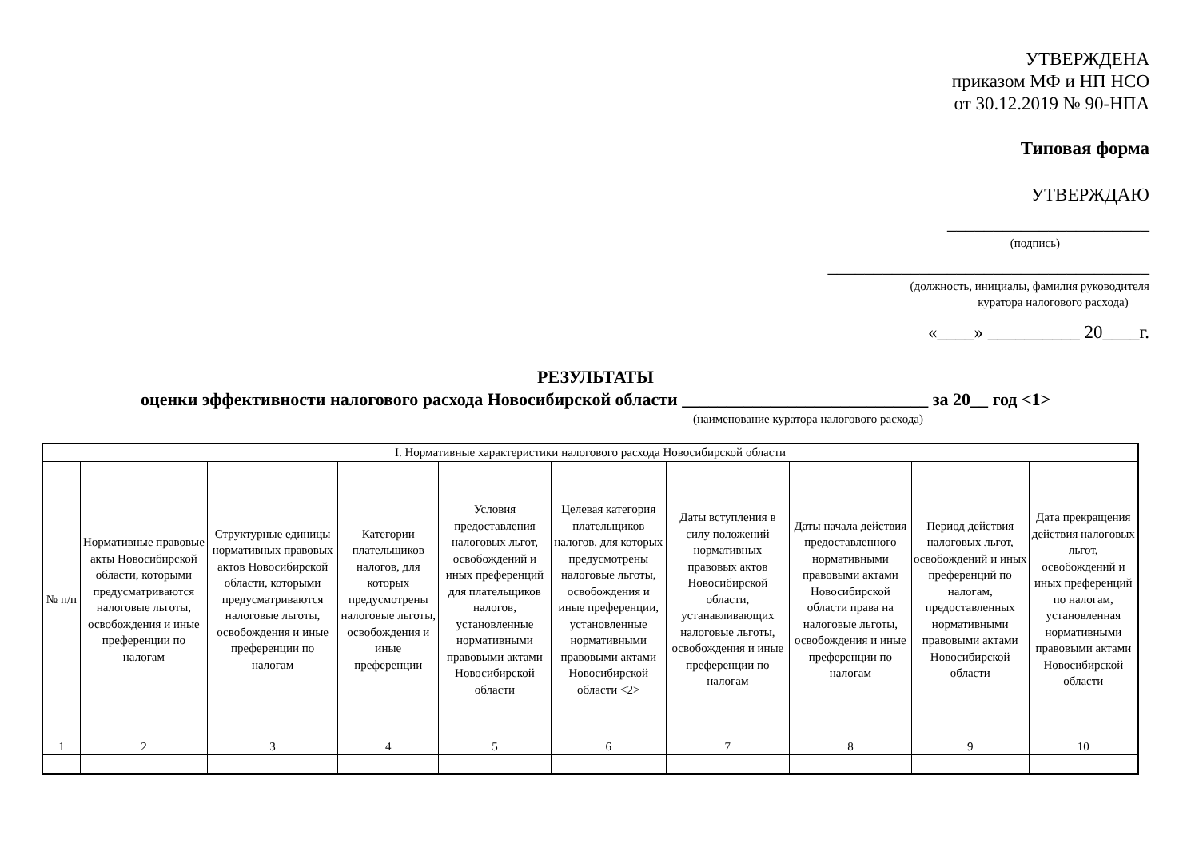УТВЕРЖДЕНА
приказом МФ и НП НСО
от 30.12.2019 № 90-НПА
Типовая форма
УТВЕРЖДАЮ
______________________
(подпись)
___________________________________
(должность, инициалы, фамилия руководителя
куратора налогового расхода)
«____» __________ 20____г.
РЕЗУЛЬТАТЫ
оценки эффективности налогового расхода Новосибирской области ____________________________ за 20__ год <1>
(наименование куратора налогового расхода)
| I. Нормативные характеристики налогового расхода Новосибирской области | | | | | | | | | |
| № п/п | Нормативные правовые акты Новосибирской области, которыми предусматриваются налоговые льготы, освобождения и иные преференции по налогам | Структурные единицы нормативных правовых актов Новосибирской области, которыми предусматриваются налоговые льготы, освобождения и иные преференции по налогам | Категории плательщиков налогов, для которых предусмотрены налоговые льготы, освобождения и иные преференции | Условия предоставления налоговых льгот, освобождений и иных преференций для плательщиков налогов, установленные нормативными правовыми актами Новосибирской области | Целевая категория плательщиков налогов, для которых предусмотрены налоговые льготы, освобождения и иные преференции, установленные нормативными правовыми актами Новосибирской области <2> | Даты вступления в силу положений нормативных правовых актов Новосибирской области, устанавливающих налоговые льготы, освобождения и иные преференции по налогам | Даты начала действия предоставленного нормативными правовыми актами Новосибирской области права на налоговые льготы, освобождения и иные преференции по налогам | Период действия налоговых льгот, освобождений и иных преференций по налогам, предоставленных нормативными правовыми актами Новосибирской области | Дата прекращения действия налоговых льгот, освобождений и иных преференций по налогам, установленная нормативными правовыми актами Новосибирской области |
| 1 | 2 | 3 | 4 | 5 | 6 | 7 | 8 | 9 | 10 |